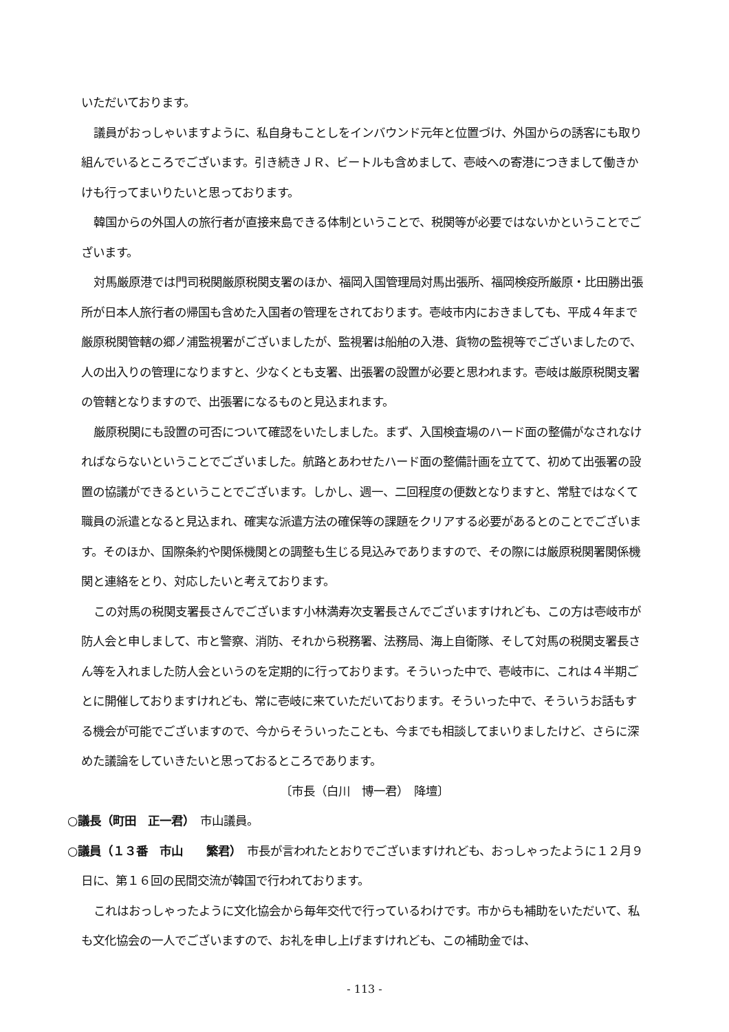いただいております。
議員がおっしゃいますように、私自身もことしをインバウンド元年と位置づけ、外国からの誘客にも取り組んでいるところでございます。引き続きＪＲ、ビートルも含めまして、壱岐への寄港につきまして働きかけも行ってまいりたいと思っております。
韓国からの外国人の旅行者が直接来島できる体制ということで、税関等が必要ではないかということでございます。
対馬厳原港では門司税関厳原税関支署のほか、福岡入国管理局対馬出張所、福岡検疫所厳原・比田勝出張所が日本人旅行者の帰国も含めた入国者の管理をされております。壱岐市内におきましても、平成４年まで厳原税関管轄の郷ノ浦監視署がございましたが、監視署は船舶の入港、貨物の監視等でございましたので、人の出入りの管理になりますと、少なくとも支署、出張署の設置が必要と思われます。壱岐は厳原税関支署の管轄となりますので、出張署になるものと見込まれます。
厳原税関にも設置の可否について確認をいたしました。まず、入国検査場のハード面の整備がなされなければならないということでございました。航路とあわせたハード面の整備計画を立てて、初めて出張署の設置の協議ができるということでございます。しかし、週一、二回程度の便数となりますと、常駐ではなくて職員の派遣となると見込まれ、確実な派遣方法の確保等の課題をクリアする必要があるとのことでございます。そのほか、国際条約や関係機関との調整も生じる見込みでありますので、その際には厳原税関署関係機関と連絡をとり、対応したいと考えております。
この対馬の税関支署長さんでございます小林満寿次支署長さんでございますけれども、この方は壱岐市が防人会と申しまして、市と警察、消防、それから税務署、法務局、海上自衛隊、そして対馬の税関支署長さん等を入れました防人会というのを定期的に行っております。そういった中で、壱岐市に、これは４半期ごとに開催しておりますけれども、常に壱岐に来ていただいております。そういった中で、そういうお話もする機会が可能でございますので、今からそういったことも、今までも相談してまいりましたけど、さらに深めた議論をしていきたいと思っておるところであります。
〔市長（白川　博一君）　降壇〕
○議長（町田　正一君）　市山議員。
○議員（１３番　市山　　繁君）　市長が言われたとおりでございますけれども、おっしゃったように１２月９日に、第１６回の民間交流が韓国で行われております。
これはおっしゃったように文化協会から毎年交代で行っているわけです。市からも補助をいただいて、私も文化協会の一人でございますので、お礼を申し上げますけれども、この補助金では、
- 113 -